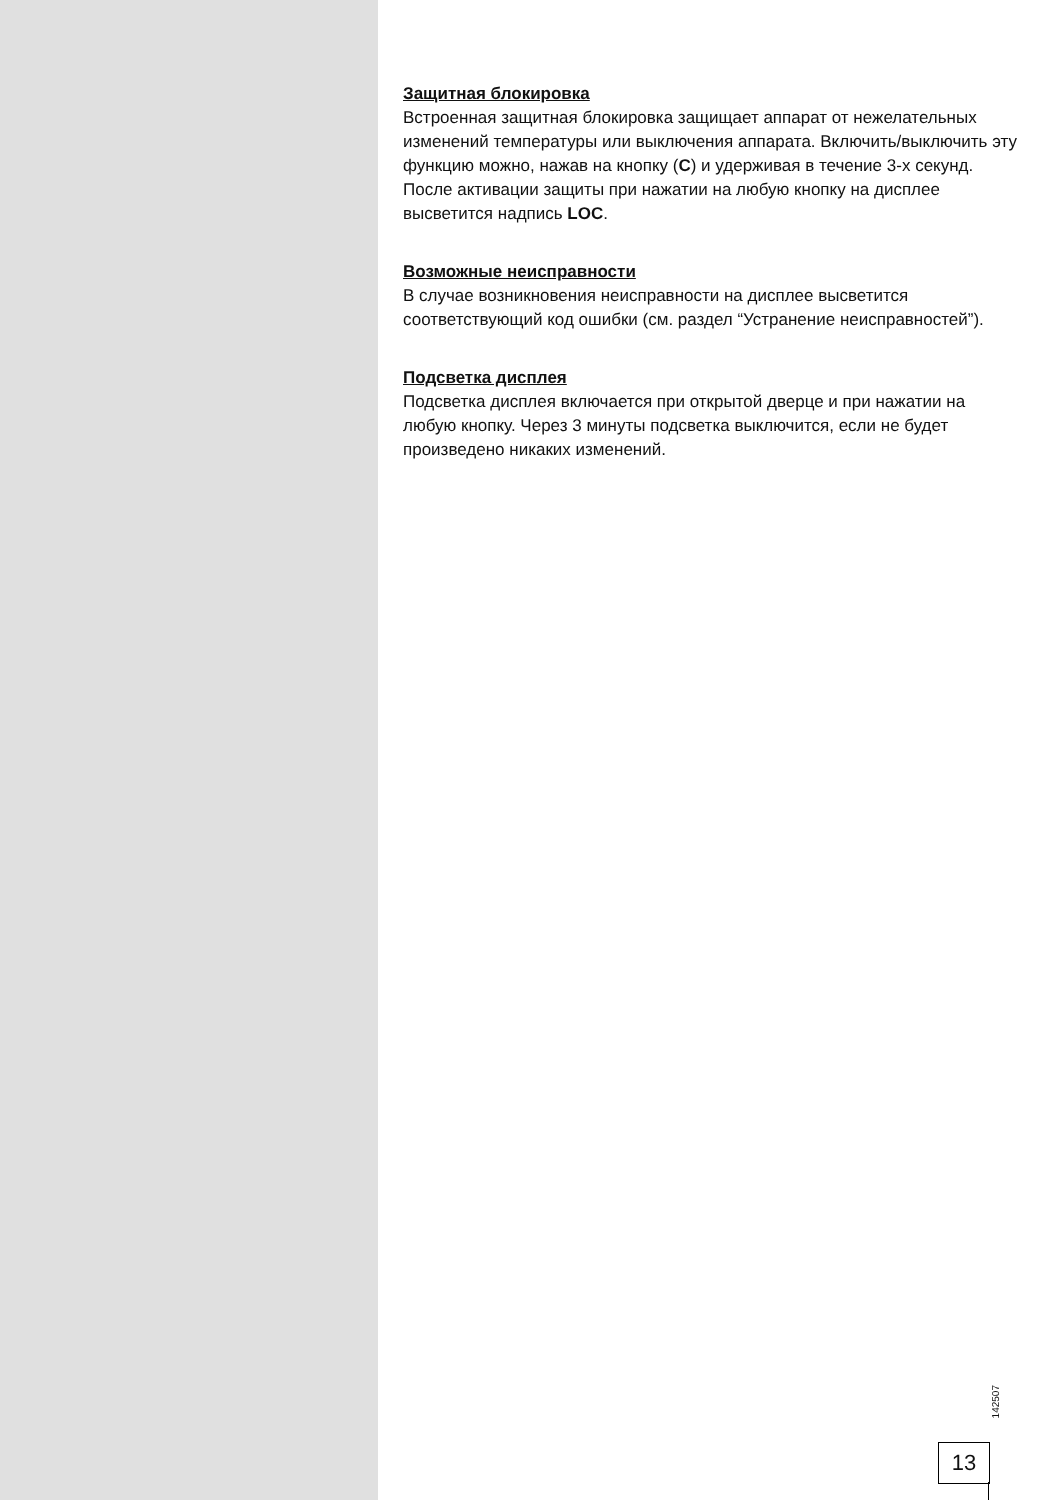Защитная блокировка
Встроенная защитная блокировка защищает аппарат от нежелательных изменений температуры или выключения аппарата. Включить/выключить эту функцию можно, нажав на кнопку (C) и удерживая в течение 3-х секунд. После активации защиты при нажатии на любую кнопку на дисплее высветится надпись LOC.
Возможные неисправности
В случае возникновения неисправности на дисплее высветится соответствующий код ошибки (см. раздел “Устранение неисправностей”).
Подсветка дисплея
Подсветка дисплея включается при открытой дверце и при нажатии на любую кнопку. Через 3 минуты подсветка выключится, если не будет произведено никаких изменений.
142507
13